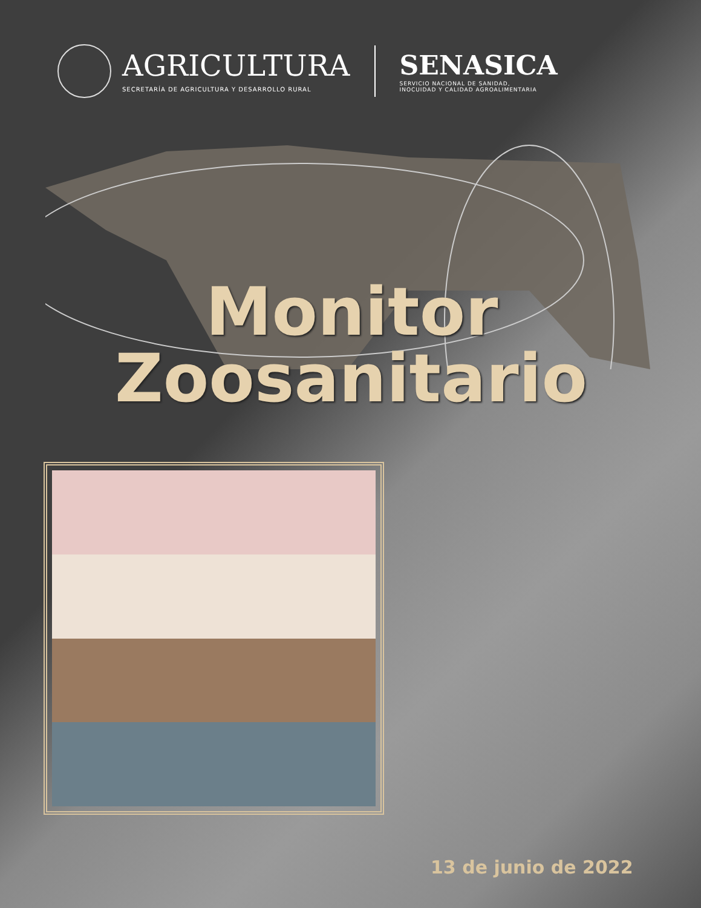AGRICULTURA
SECRETARÍA DE AGRICULTURA Y DESARROLLO RURAL
SENASICA
SERVICIO NACIONAL DE SANIDAD,
INOCUIDAD Y CALIDAD AGROALIMENTARIA
Monitor
Zoosanitario
13 de junio de 2022